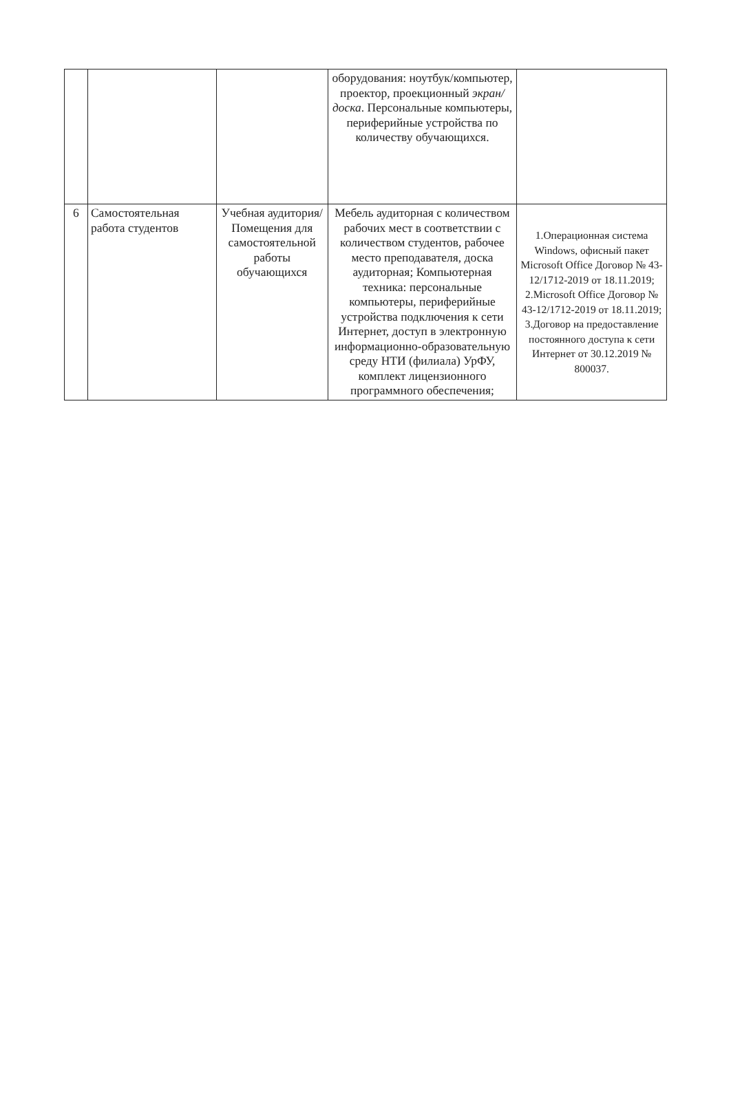| | | | оборудования: ноутбук/компьютер, проектор, проекционный экран/доска . Персональные компьютеры, периферийные устройства по количеству обучающихся. | |
| 6 | Самостоятельная работа студентов | Учебная аудитория/ Помещения для самостоятельной работы обучающихся | Мебель аудиторная с количеством рабочих мест в соответствии с количеством студентов, рабочее место преподавателя, доска аудиторная; Компьютерная техника: персональные компьютеры, периферийные устройства подключения к сети Интернет, доступ в электронную информационно-образовательную среду НТИ (филиала) УрФУ, комплект лицензионного программного обеспечения; | 1.Операционная система Windows, офисный пакет Microsoft Office Договор № 43-12/1712-2019 от 18.11.2019; 2.Microsoft Office Договор № 43-12/1712-2019 от 18.11.2019; 3.Договор на предоставление постоянного доступа к сети Интернет от 30.12.2019 № 800037. |